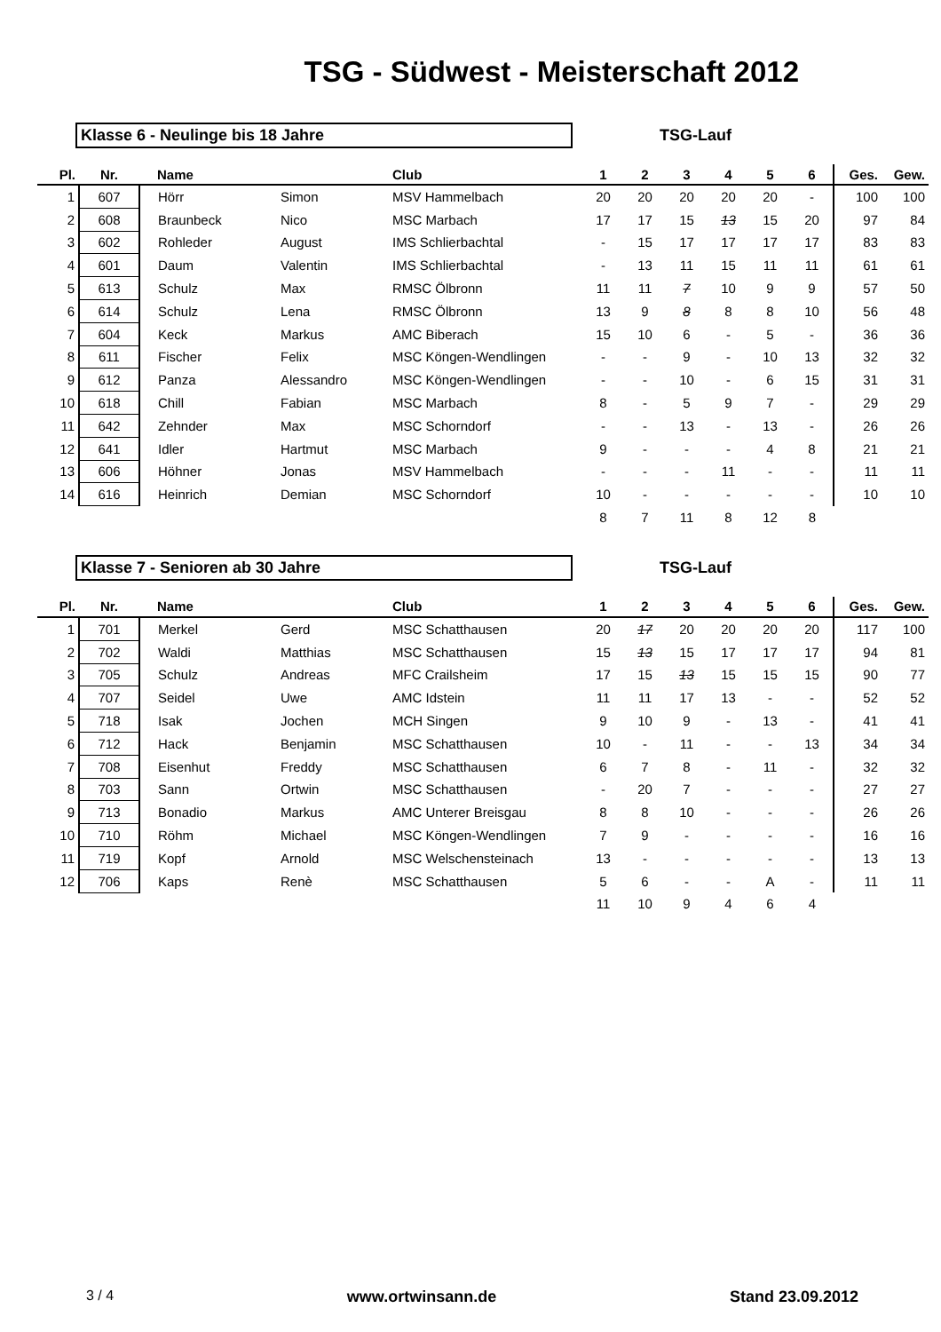TSG - Südwest - Meisterschaft 2012
Klasse 6 - Neulinge bis 18 Jahre TSG-Lauf
| Pl. | Nr. | Name | | Club | 1 | 2 | 3 | 4 | 5 | 6 | Ges. | Gew. |
| --- | --- | --- | --- | --- | --- | --- | --- | --- | --- | --- | --- | --- |
| 1 | 607 | Hörr | Simon | MSV Hammelbach | 20 | 20 | 20 | 20 | 20 | - | 100 | 100 |
| 2 | 608 | Braunbeck | Nico | MSC Marbach | 17 | 17 | 15 | 13 | 15 | 20 | 97 | 84 |
| 3 | 602 | Rohleder | August | IMS Schlierbachtal | - | 15 | 17 | 17 | 17 | 17 | 83 | 83 |
| 4 | 601 | Daum | Valentin | IMS Schlierbachtal | - | 13 | 11 | 15 | 11 | 11 | 61 | 61 |
| 5 | 613 | Schulz | Max | RMSC Ölbronn | 11 | 11 | 7 | 10 | 9 | 9 | 57 | 50 |
| 6 | 614 | Schulz | Lena | RMSC Ölbronn | 13 | 9 | 8 | 8 | 8 | 10 | 56 | 48 |
| 7 | 604 | Keck | Markus | AMC Biberach | 15 | 10 | 6 | - | 5 | - | 36 | 36 |
| 8 | 611 | Fischer | Felix | MSC Köngen-Wendlingen | - | - | 9 | - | 10 | 13 | 32 | 32 |
| 9 | 612 | Panza | Alessandro | MSC Köngen-Wendlingen | - | - | 10 | - | 6 | 15 | 31 | 31 |
| 10 | 618 | Chill | Fabian | MSC Marbach | 8 | - | 5 | 9 | 7 | - | 29 | 29 |
| 11 | 642 | Zehnder | Max | MSC Schorndorf | - | - | 13 | - | 13 | - | 26 | 26 |
| 12 | 641 | Idler | Hartmut | MSC Marbach | 9 | - | - | - | 4 | 8 | 21 | 21 |
| 13 | 606 | Höhner | Jonas | MSV Hammelbach | - | - | - | 11 | - | - | 11 | 11 |
| 14 | 616 | Heinrich | Demian | MSC Schorndorf | 10 | - | - | - | - | - | 10 | 10 |
| | | | | | 8 | 7 | 11 | 8 | 12 | 8 | | |
Klasse 7 - Senioren ab 30 Jahre TSG-Lauf
| Pl. | Nr. | Name | | Club | 1 | 2 | 3 | 4 | 5 | 6 | Ges. | Gew. |
| --- | --- | --- | --- | --- | --- | --- | --- | --- | --- | --- | --- | --- |
| 1 | 701 | Merkel | Gerd | MSC Schatthausen | 20 | 17 | 20 | 20 | 20 | 20 | 117 | 100 |
| 2 | 702 | Waldi | Matthias | MSC Schatthausen | 15 | 13 | 15 | 17 | 17 | 17 | 94 | 81 |
| 3 | 705 | Schulz | Andreas | MFC Crailsheim | 17 | 15 | 13 | 15 | 15 | 15 | 90 | 77 |
| 4 | 707 | Seidel | Uwe | AMC Idstein | 11 | 11 | 17 | 13 | - | - | 52 | 52 |
| 5 | 718 | Isak | Jochen | MCH Singen | 9 | 10 | 9 | - | 13 | - | 41 | 41 |
| 6 | 712 | Hack | Benjamin | MSC Schatthausen | 10 | - | 11 | - | - | 13 | 34 | 34 |
| 7 | 708 | Eisenhut | Freddy | MSC Schatthausen | 6 | 7 | 8 | - | 11 | - | 32 | 32 |
| 8 | 703 | Sann | Ortwin | MSC Schatthausen | - | 20 | 7 | - | - | - | 27 | 27 |
| 9 | 713 | Bonadio | Markus | AMC Unterer Breisgau | 8 | 8 | 10 | - | - | - | 26 | 26 |
| 10 | 710 | Röhm | Michael | MSC Köngen-Wendlingen | 7 | 9 | - | - | - | - | 16 | 16 |
| 11 | 719 | Kopf | Arnold | MSC Welschensteinach | 13 | - | - | - | - | - | 13 | 13 |
| 12 | 706 | Kaps | Renè | MSC Schatthausen | 5 | 6 | - | - | A | - | 11 | 11 |
| | | | | | 11 | 10 | 9 | 4 | 6 | 4 | | |
3 / 4 www.ortwinsann.de Stand 23.09.2012